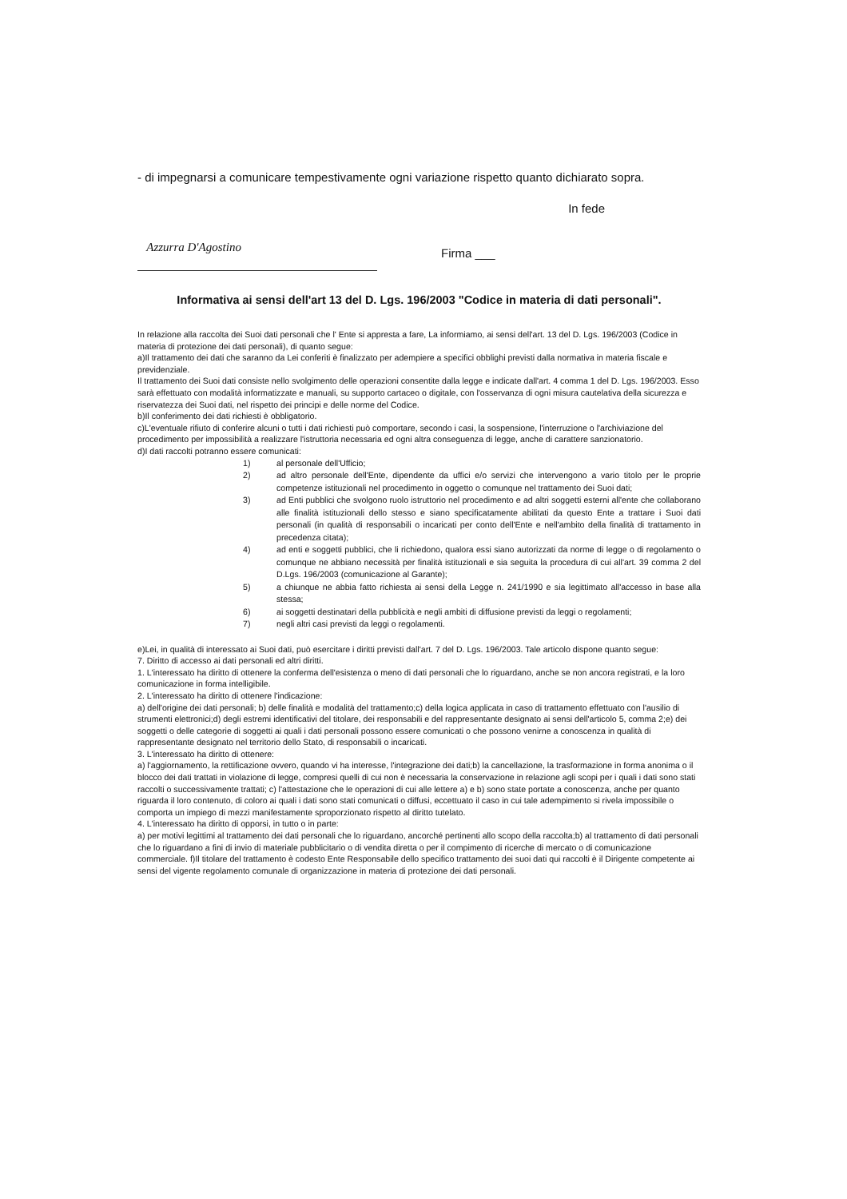- di impegnarsi a comunicare tempestivamente ogni variazione rispetto quanto dichiarato sopra.
In fede
Azzurra D'Agostino
Firma ___
Informativa ai sensi dell'art 13 del D. Lgs. 196/2003 "Codice in materia di dati personali".
In relazione alla raccolta dei Suoi dati personali che l' Ente si appresta a fare, La informiamo, ai sensi dell'art. 13 del D. Lgs. 196/2003 (Codice in materia di protezione dei dati personali), di quanto segue:
a)Il trattamento dei dati che saranno da Lei conferiti è finalizzato per adempiere a specifici obblighi previsti dalla normativa in materia fiscale e previdenziale.
Il trattamento dei Suoi dati consiste nello svolgimento delle operazioni consentite dalla legge e indicate dall'art. 4 comma 1 del D. Lgs. 196/2003. Esso sarà effettuato con modalità informatizzate e manuali, su supporto cartaceo o digitale, con l'osservanza di ogni misura cautelativa della sicurezza e riservatezza dei Suoi dati, nel rispetto dei principi e delle norme del Codice.
b)Il conferimento dei dati richiesti è obbligatorio.
c)L'eventuale rifiuto di conferire alcuni o tutti i dati richiesti può comportare, secondo i casi, la sospensione, l'interruzione o l'archiviazione del procedimento per impossibilità a realizzare l'istruttoria necessaria ed ogni altra conseguenza di legge, anche di carattere sanzionatorio.
d)I dati raccolti potranno essere comunicati:
1) al personale dell'Ufficio;
2) ad altro personale dell'Ente, dipendente da uffici e/o servizi che intervengono a vario titolo per le proprie competenze istituzionali nel procedimento in oggetto o comunque nel trattamento dei Suoi dati;
3) ad Enti pubblici che svolgono ruolo istruttorio nel procedimento e ad altri soggetti esterni all'ente che collaborano alle finalità istituzionali dello stesso e siano specificatamente abilitati da questo Ente a trattare i Suoi dati personali (in qualità di responsabili o incaricati per conto dell'Ente e nell'ambito della finalità di trattamento in precedenza citata);
4) ad enti e soggetti pubblici, che li richiedono, qualora essi siano autorizzati da norme di legge o di regolamento o comunque ne abbiano necessità per finalità istituzionali e sia seguita la procedura di cui all'art. 39 comma 2 del D.Lgs. 196/2003 (comunicazione al Garante);
5) a chiunque ne abbia fatto richiesta ai sensi della Legge n. 241/1990 e sia legittimato all'accesso in base alla stessa;
6) ai soggetti destinatari della pubblicità e negli ambiti di diffusione previsti da leggi o regolamenti;
7) negli altri casi previsti da leggi o regolamenti.
e)Lei, in qualità di interessato ai Suoi dati, può esercitare i diritti previsti dall'art. 7 del D. Lgs. 196/2003. Tale articolo dispone quanto segue:
7. Diritto di accesso ai dati personali ed altri diritti.
1. L'interessato ha diritto di ottenere la conferma dell'esistenza o meno di dati personali che lo riguardano, anche se non ancora registrati, e la loro comunicazione in forma intelligibile.
2. L'interessato ha diritto di ottenere l'indicazione:
a) dell'origine dei dati personali; b) delle finalità e modalità del trattamento;c) della logica applicata in caso di trattamento effettuato con l'ausilio di strumenti elettronici;d) degli estremi identificativi del titolare, dei responsabili e del rappresentante designato ai sensi dell'articolo 5, comma 2;e) dei soggetti o delle categorie di soggetti ai quali i dati personali possono essere comunicati o che possono venirne a conoscenza in qualità di rappresentante designato nel territorio dello Stato, di responsabili o incaricati.
3. L'interessato ha diritto di ottenere:
a) l'aggiornamento, la rettificazione ovvero, quando vi ha interesse, l'integrazione dei dati;b) la cancellazione, la trasformazione in forma anonima o il blocco dei dati trattati in violazione di legge, compresi quelli di cui non è necessaria la conservazione in relazione agli scopi per i quali i dati sono stati raccolti o successivamente trattati; c) l'attestazione che le operazioni di cui alle lettere a) e b) sono state portate a conoscenza, anche per quanto riguarda il loro contenuto, di coloro ai quali i dati sono stati comunicati o diffusi, eccettuato il caso in cui tale adempimento si rivela impossibile o comporta un impiego di mezzi manifestamente sproporzionato rispetto al diritto tutelato.
4. L'interessato ha diritto di opporsi, in tutto o in parte:
a) per motivi legittimi al trattamento dei dati personali che lo riguardano, ancorché pertinenti allo scopo della raccolta;b) al trattamento di dati personali che lo riguardano a fini di invio di materiale pubblicitario o di vendita diretta o per il compimento di ricerche di mercato o di comunicazione commerciale. f)Il titolare del trattamento è codesto Ente Responsabile dello specifico trattamento dei suoi dati qui raccolti è il Dirigente competente ai sensi del vigente regolamento comunale di organizzazione in materia di protezione dei dati personali.